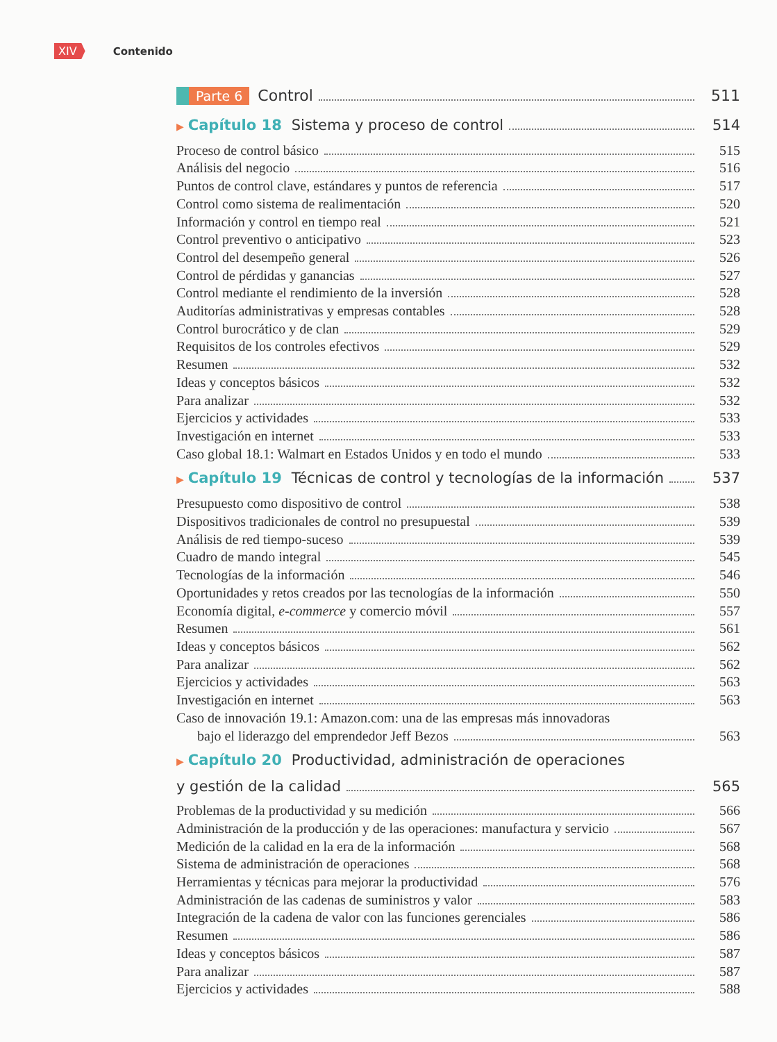XIV Contenido
Parte 6 Control 511
▶ Capítulo 18 Sistema y proceso de control 514
Proceso de control básico 515
Análisis del negocio 516
Puntos de control clave, estándares y puntos de referencia 517
Control como sistema de realimentación 520
Información y control en tiempo real 521
Control preventivo o anticipativo 523
Control del desempeño general 526
Control de pérdidas y ganancias 527
Control mediante el rendimiento de la inversión 528
Auditorías administrativas y empresas contables 528
Control burocrático y de clan 529
Requisitos de los controles efectivos 529
Resumen 532
Ideas y conceptos básicos 532
Para analizar 532
Ejercicios y actividades 533
Investigación en internet 533
Caso global 18.1: Walmart en Estados Unidos y en todo el mundo 533
▶ Capítulo 19 Técnicas de control y tecnologías de la información 537
Presupuesto como dispositivo de control 538
Dispositivos tradicionales de control no presupuestal 539
Análisis de red tiempo-suceso 539
Cuadro de mando integral 545
Tecnologías de la información 546
Oportunidades y retos creados por las tecnologías de la información 550
Economía digital, e-commerce y comercio móvil 557
Resumen 561
Ideas y conceptos básicos 562
Para analizar 562
Ejercicios y actividades 563
Investigación en internet 563
Caso de innovación 19.1: Amazon.com: una de las empresas más innovadoras
bajo el liderazgo del emprendedor Jeff Bezos 563
▶ Capítulo 20 Productividad, administración de operaciones
y gestión de la calidad 565
Problemas de la productividad y su medición 566
Administración de la producción y de las operaciones: manufactura y servicio 567
Medición de la calidad en la era de la información 568
Sistema de administración de operaciones 568
Herramientas y técnicas para mejorar la productividad 576
Administración de las cadenas de suministros y valor 583
Integración de la cadena de valor con las funciones gerenciales 586
Resumen 586
Ideas y conceptos básicos 587
Para analizar 587
Ejercicios y actividades 588